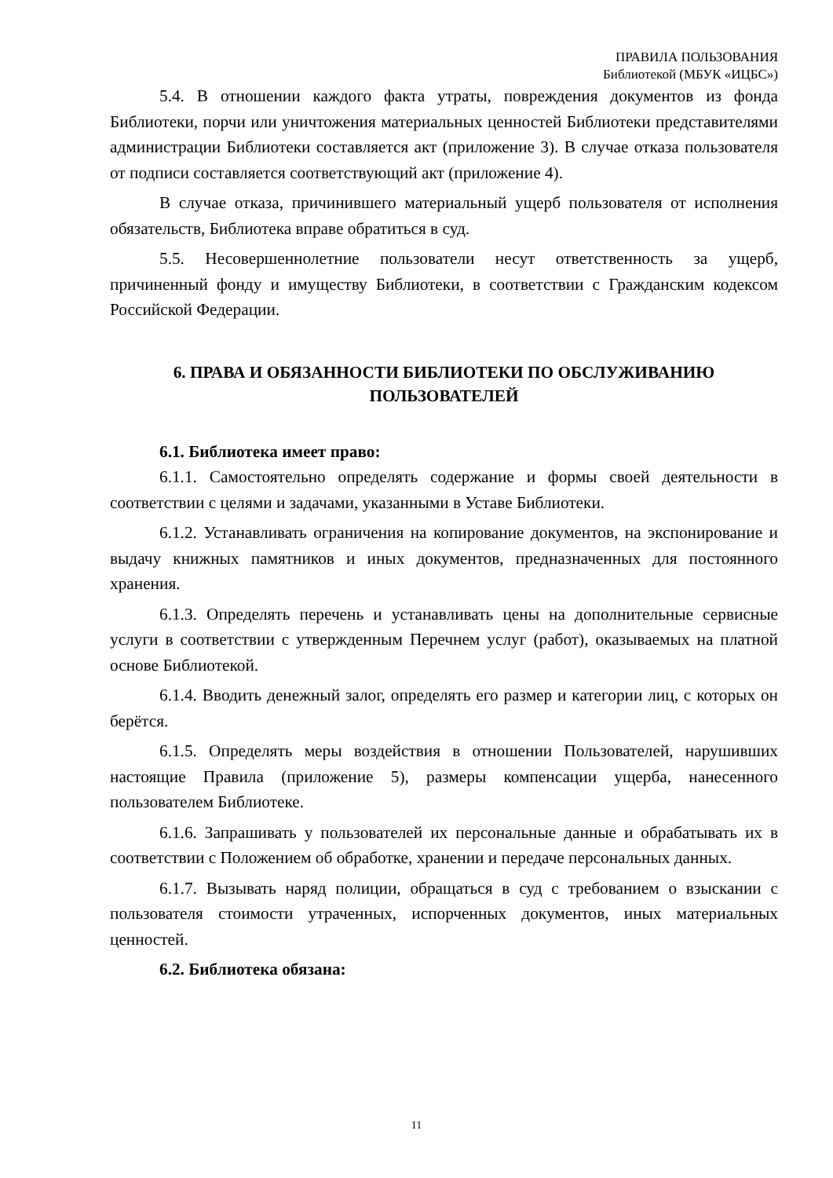ПРАВИЛА ПОЛЬЗОВАНИЯ
Библиотекой (МБУК «ИЦБС»)
5.4. В отношении каждого факта утраты, повреждения документов из фонда Библиотеки, порчи или уничтожения материальных ценностей Библиотеки представителями администрации Библиотеки составляется акт (приложение 3). В случае отказа пользователя от подписи составляется соответствующий акт (приложение 4).
В случае отказа, причинившего материальный ущерб пользователя от исполнения обязательств, Библиотека вправе обратиться в суд.
5.5. Несовершеннолетние пользователи несут ответственность за ущерб, причиненный фонду и имуществу Библиотеки, в соответствии с Гражданским кодексом Российской Федерации.
6. ПРАВА И ОБЯЗАННОСТИ БИБЛИОТЕКИ ПО ОБСЛУЖИВАНИЮ ПОЛЬЗОВАТЕЛЕЙ
6.1. Библиотека имеет право:
6.1.1. Самостоятельно определять содержание и формы своей деятельности в соответствии с целями и задачами, указанными в Уставе Библиотеки.
6.1.2. Устанавливать ограничения на копирование документов, на экспонирование и выдачу книжных памятников и иных документов, предназначенных для постоянного хранения.
6.1.3. Определять перечень и устанавливать цены на дополнительные сервисные услуги в соответствии с утвержденным Перечнем услуг (работ), оказываемых на платной основе Библиотекой.
6.1.4. Вводить денежный залог, определять его размер и категории лиц, с которых он берётся.
6.1.5. Определять меры воздействия в отношении Пользователей, нарушивших настоящие Правила (приложение 5), размеры компенсации ущерба, нанесенного пользователем Библиотеке.
6.1.6. Запрашивать у пользователей их персональные данные и обрабатывать их в соответствии с Положением об обработке, хранении и передаче персональных данных.
6.1.7. Вызывать наряд полиции, обращаться в суд с требованием о взыскании с пользователя стоимости утраченных, испорченных документов, иных материальных ценностей.
6.2. Библиотека обязана:
11